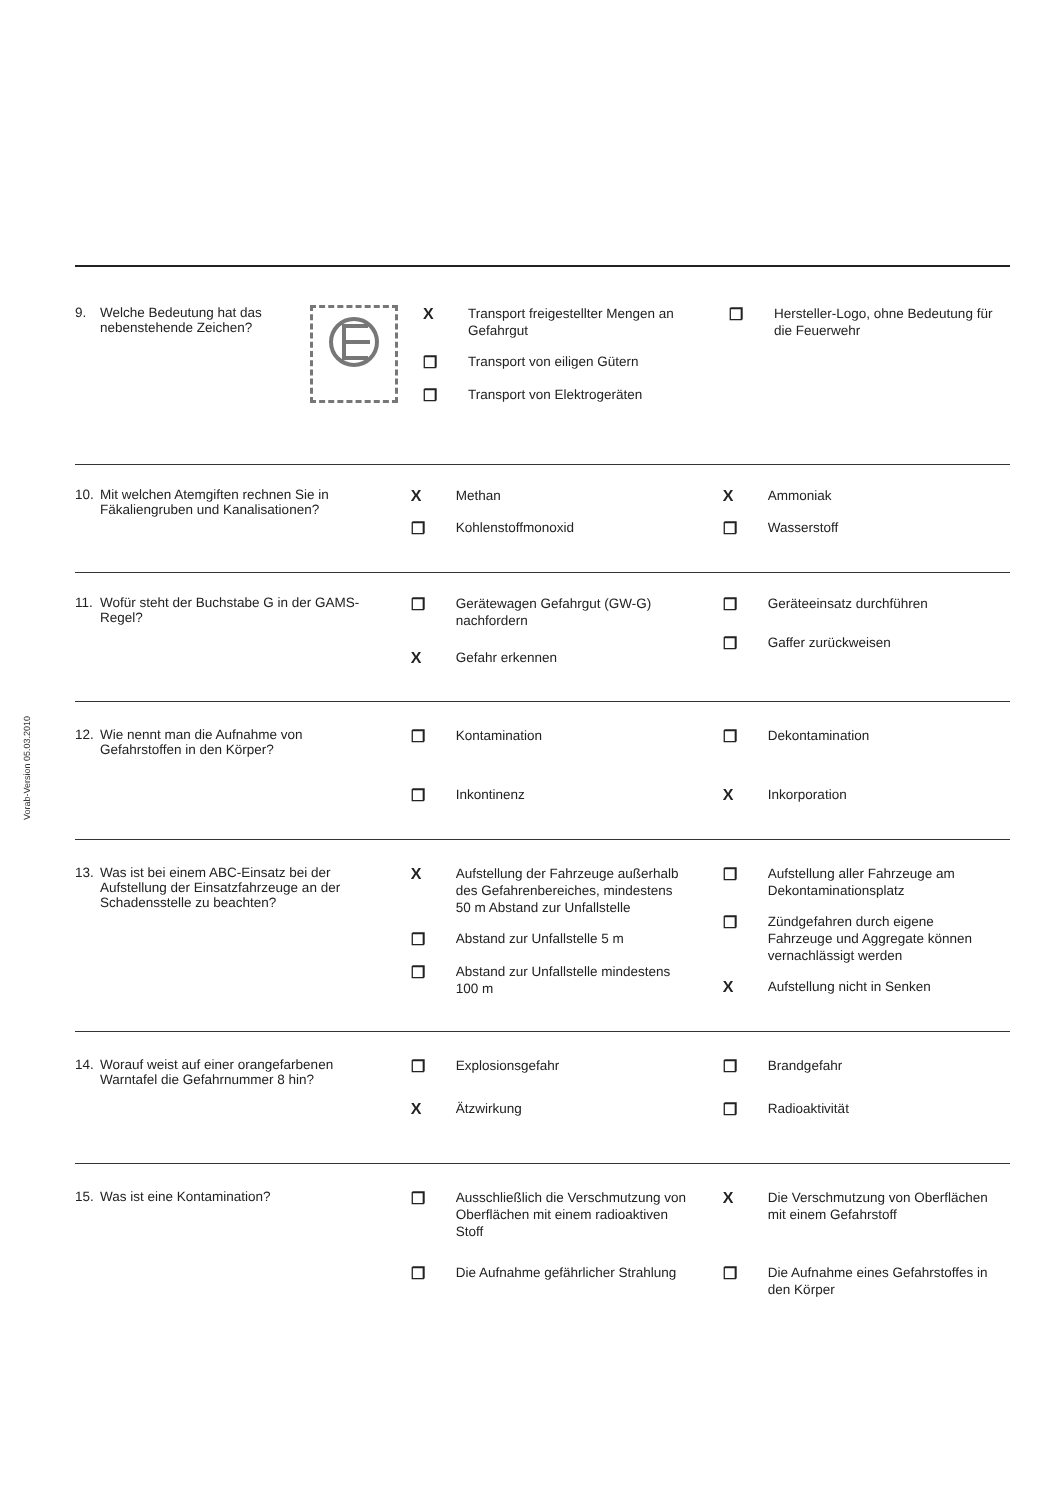Vorab-Version 05.03.2010
9. Welche Bedeutung hat das nebenstehende Zeichen?
X Transport freigestellter Mengen an Gefahrgut
❐ Transport von eiligen Gütern
❐ Transport von Elektrogeräten
❐ Hersteller-Logo, ohne Bedeutung für die Feuerwehr
10. Mit welchen Atemgiften rechnen Sie in Fäkaliengruben und Kanalisationen?
X Methan
❐ Kohlenstoffmonoxid
X Ammoniak
❐ Wasserstoff
11. Wofür steht der Buchstabe G in der GAMS-Regel?
❐ Gerätewagen Gefahrgut (GW-G) nachfordern
X Gefahr erkennen
❐ Geräteeinsatz durchführen
❐ Gaffer zurückweisen
12. Wie nennt man die Aufnahme von Gefahrstoffen in den Körper?
❐ Kontamination
❐ Inkontinenz
❐ Dekontamination
X Inkorporation
13. Was ist bei einem ABC-Einsatz bei der Aufstellung der Einsatzfahrzeuge an der Schadensstelle zu beachten?
X Aufstellung der Fahrzeuge außerhalb des Gefahrenbereiches, mindestens 50 m Abstand zur Unfallstelle
❐ Abstand zur Unfallstelle 5 m
❐ Abstand zur Unfallstelle mindestens 100 m
❐ Aufstellung aller Fahrzeuge am Dekontaminationsplatz
❐ Zündgefahren durch eigene Fahrzeuge und Aggregate können vernachlässigt werden
X Aufstellung nicht in Senken
14. Worauf weist auf einer orangefarbenen Warntafel die Gefahrnummer 8 hin?
❐ Explosionsgefahr
X Ätzwirkung
❐ Brandgefahr
❐ Radioaktivität
15. Was ist eine Kontamination?
❐ Ausschließlich die Verschmutzung von Oberflächen mit einem radioaktiven Stoff
❐ Die Aufnahme gefährlicher Strahlung
X Die Verschmutzung von Oberflächen mit einem Gefahrstoff
❐ Die Aufnahme eines Gefahrstoffes in den Körper